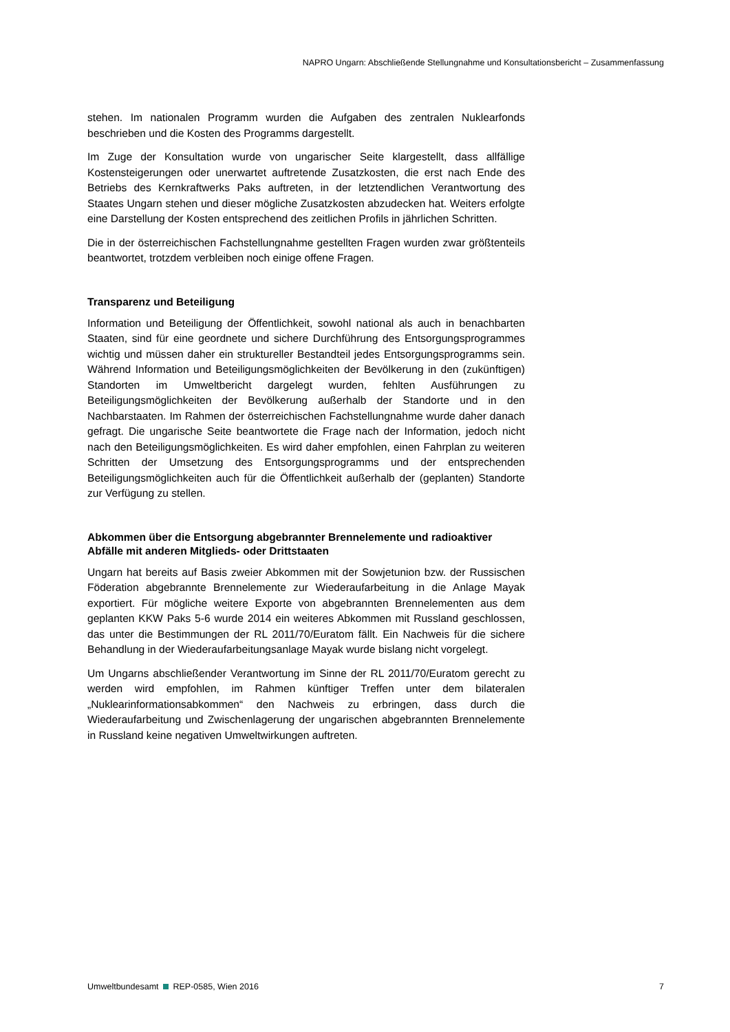NAPRO Ungarn: Abschließende Stellungnahme und Konsultationsbericht – Zusammenfassung
stehen. Im nationalen Programm wurden die Aufgaben des zentralen Nuklearfonds beschrieben und die Kosten des Programms dargestellt.
Im Zuge der Konsultation wurde von ungarischer Seite klargestellt, dass allfällige Kostensteigerungen oder unerwartet auftretende Zusatzkosten, die erst nach Ende des Betriebs des Kernkraftwerks Paks auftreten, in der letztendlichen Verantwortung des Staates Ungarn stehen und dieser mögliche Zusatzkosten abzudecken hat. Weiters erfolgte eine Darstellung der Kosten entsprechend des zeitlichen Profils in jährlichen Schritten.
Die in der österreichischen Fachstellungnahme gestellten Fragen wurden zwar größtenteils beantwortet, trotzdem verbleiben noch einige offene Fragen.
Transparenz und Beteiligung
Information und Beteiligung der Öffentlichkeit, sowohl national als auch in benachbarten Staaten, sind für eine geordnete und sichere Durchführung des Entsorgungsprogrammes wichtig und müssen daher ein struktureller Bestandteil jedes Entsorgungsprogramms sein. Während Information und Beteiligungsmöglichkeiten der Bevölkerung in den (zukünftigen) Standorten im Umweltbericht dargelegt wurden, fehlten Ausführungen zu Beteiligungsmöglichkeiten der Bevölkerung außerhalb der Standorte und in den Nachbarstaaten. Im Rahmen der österreichischen Fachstellungnahme wurde daher danach gefragt. Die ungarische Seite beantwortete die Frage nach der Information, jedoch nicht nach den Beteiligungsmöglichkeiten. Es wird daher empfohlen, einen Fahrplan zu weiteren Schritten der Umsetzung des Entsorgungsprogramms und der entsprechenden Beteiligungsmöglichkeiten auch für die Öffentlichkeit außerhalb der (geplanten) Standorte zur Verfügung zu stellen.
Abkommen über die Entsorgung abgebrannter Brennelemente und radioaktiver Abfälle mit anderen Mitglieds- oder Drittstaaten
Ungarn hat bereits auf Basis zweier Abkommen mit der Sowjetunion bzw. der Russischen Föderation abgebrannte Brennelemente zur Wiederaufarbeitung in die Anlage Mayak exportiert. Für mögliche weitere Exporte von abgebrannten Brennelementen aus dem geplanten KKW Paks 5-6 wurde 2014 ein weiteres Abkommen mit Russland geschlossen, das unter die Bestimmungen der RL 2011/70/Euratom fällt. Ein Nachweis für die sichere Behandlung in der Wiederaufarbeitungsanlage Mayak wurde bislang nicht vorgelegt.
Um Ungarns abschließender Verantwortung im Sinne der RL 2011/70/Euratom gerecht zu werden wird empfohlen, im Rahmen künftiger Treffen unter dem bilateralen „Nuklearinformationsabkommen“ den Nachweis zu erbringen, dass durch die Wiederaufarbeitung und Zwischenlagerung der ungarischen abgebrannten Brennelemente in Russland keine negativen Umweltwirkungen auftreten.
Umweltbundesamt REP-0585, Wien 2016 7